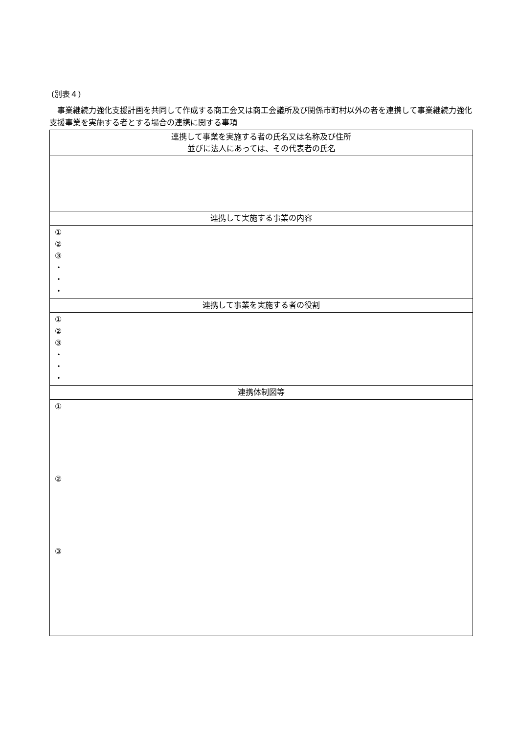(別表４)
　事業継続力強化支援計画を共同して作成する商工会又は商工会議所及び関係市町村以外の者を連携して事業継続力強化支援事業を実施する者とする場合の連携に関する事項
| 連携して事業を実施する者の氏名又は名称及び住所 並びに法人にあっては、その代表者の氏名 |
| --- |
| 連携して実施する事業の内容 |
| ① ② ③ ・ ・ ・ |
| 連携して事業を実施する者の役割 |
| ① ② ③ ・ ・ ・ |
| 連携体制図等 |
| ① ② ③ |